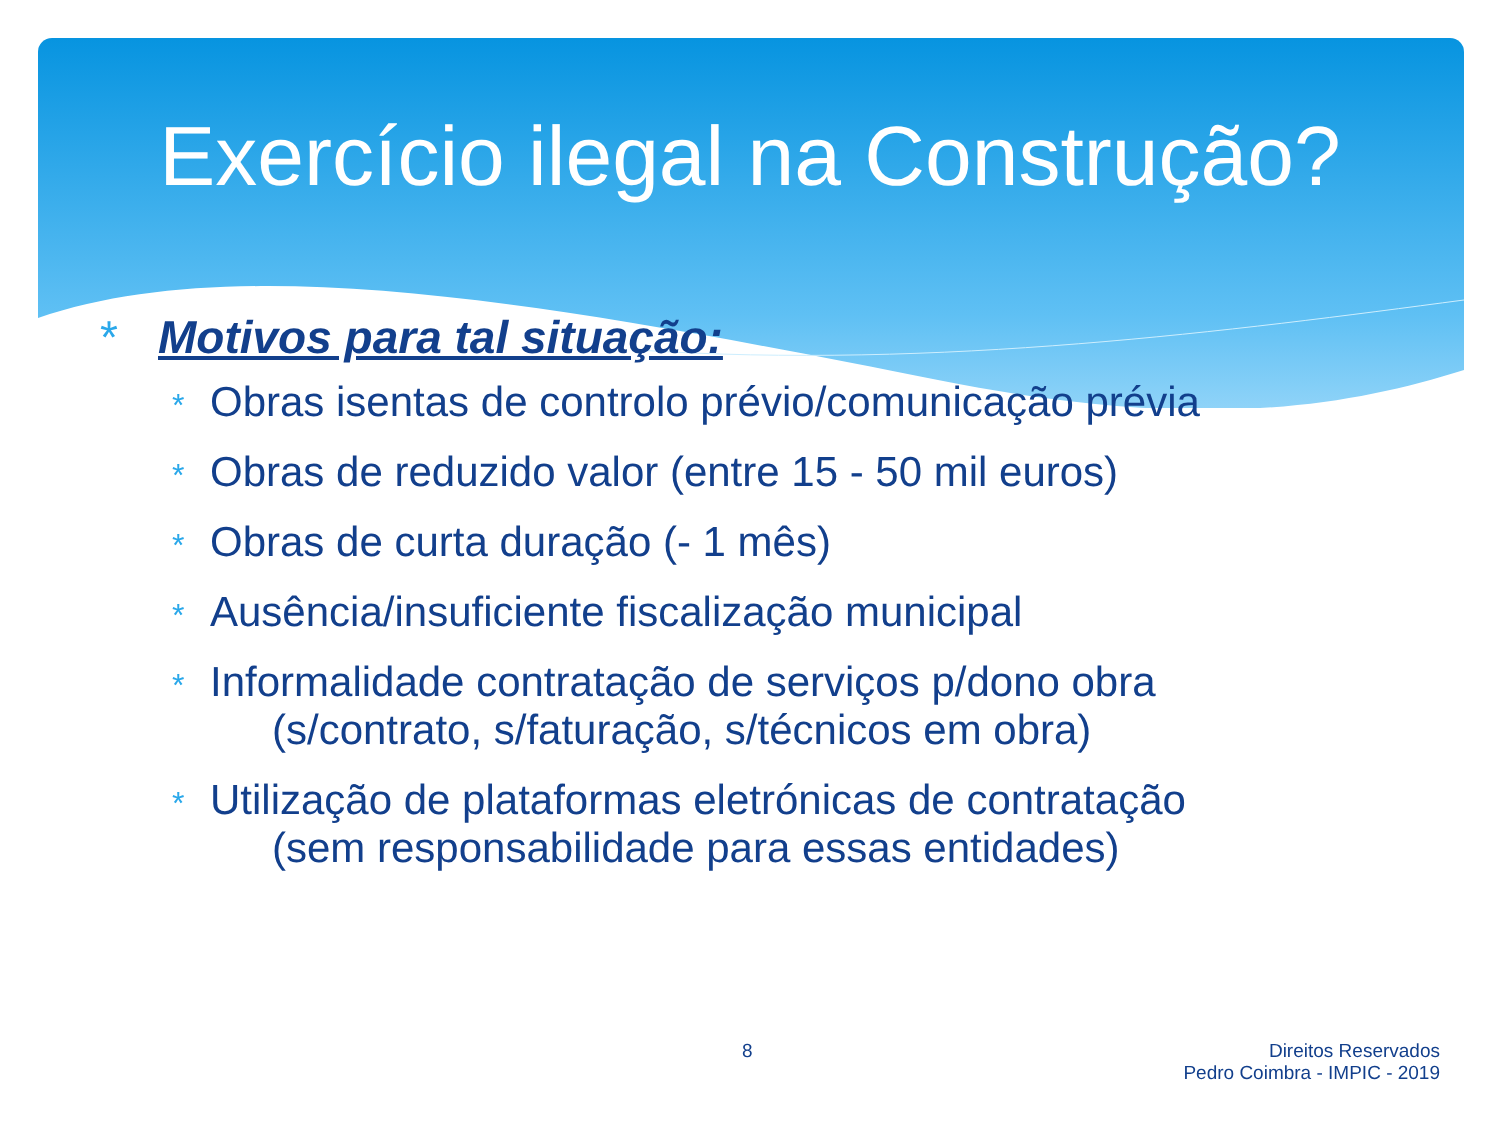Exercício ilegal na Construção?
* Motivos para tal situação:
* Obras isentas de controlo prévio/comunicação prévia
* Obras de reduzido valor (entre 15 - 50 mil euros)
* Obras de curta duração (- 1 mês)
* Ausência/insuficiente fiscalização municipal
* Informalidade contratação de serviços p/dono obra
(s/contrato, s/faturação, s/técnicos em obra)
* Utilização de plataformas eletrónicas de contratação
(sem responsabilidade para essas entidades)
8
Direitos Reservados
Pedro Coimbra - IMPIC - 2019